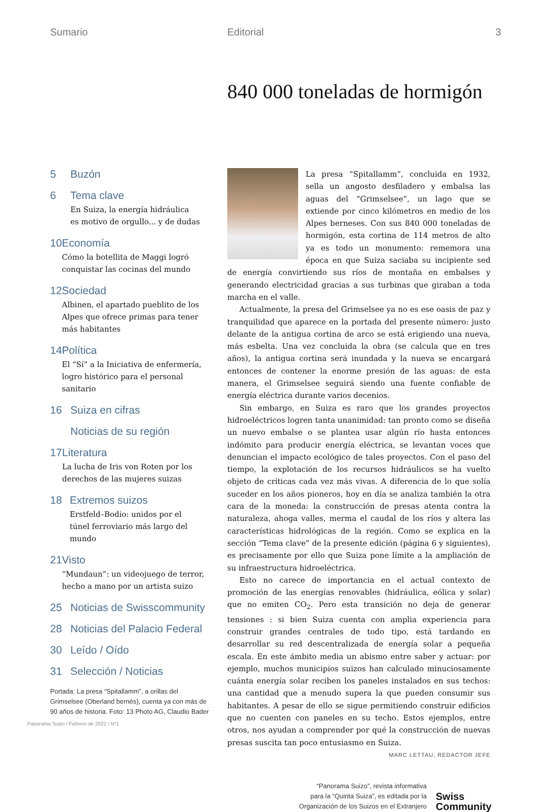Sumario Editorial 3
840 000 toneladas de hormigón
5 Buzón
6 Tema clave
En Suiza, la energía hidráulica
es motivo de orgullo... y de dudas
10 Economía
Cómo la botellita de Maggi logró conquistar las cocinas del mundo
12 Sociedad
Albinen, el apartado pueblito de los Alpes que ofrece primas para tener más habitantes
14 Política
El “Sí” a la Iniciativa de enfermería, logro histórico para el personal sanitario
16 Suiza en cifras
Noticias de su región
17 Literatura
La lucha de Iris von Roten por los derechos de las mujeres suizas
18 Extremos suizos
Erstfeld–Bodio: unidos por el
túnel ferroviario más largo del mundo
21 Visto
“Mundaun”: un videojuego de terror, hecho a mano por un artista suizo
25 Noticias de Swisscommunity
28 Noticias del Palacio Federal
30 Leído / Oído
31 Selección / Noticias
Portada: La presa “Spitallamm”, a orillas del Grimselsee (Oberland bernés), cuenta ya con más de 90 años de historia. Foto: 13 Photo AG, Claudio Bader
La presa “Spitallamm”, concluida en 1932, sella un angosto desfiladero y embalsa las aguas del “Grimselsee”, un lago que se extiende por cinco kilómetros en medio de los Alpes berneses. Con sus 840 000 toneladas de hormigón, esta cortina de 114 metros de alto ya es todo un monumento: rememora una época en que Suiza saciaba su incipiente sed de energía convirtiendo sus ríos de montaña en embalses y generando electricidad gracias a sus turbinas que giraban a toda marcha en el valle.
Actualmente, la presa del Grimselsee ya no es ese oasis de paz y tranquilidad que aparece en la portada del presente número: justo delante de la antigua cortina de arco se está erigiendo una nueva, más esbelta. Una vez concluida la obra (se calcula que en tres años), la antigua cortina será inundada y la nueva se encargará entonces de contener la enorme presión de las aguas: de esta manera, el Grimselsee seguirá siendo una fuente confiable de energía eléctrica durante varios decenios.
Sin embargo, en Suiza es raro que los grandes proyectos hidroeléctricos logren tanta unanimidad: tan pronto como se diseña un nuevo embalse o se plantea usar algún río hasta entonces indómito para producir energía eléctrica, se levantan voces que denuncian el impacto ecológico de tales proyectos. Con el paso del tiempo, la explotación de los recursos hidráulicos se ha vuelto objeto de críticas cada vez más vivas. A diferencia de lo que solía suceder en los años pioneros, hoy en día se analiza también la otra cara de la moneda: la construcción de presas atenta contra la naturaleza, ahoga valles, merma el caudal de los ríos y altera las características hidrológicas de la región. Como se explica en la sección “Tema clave” de la presente edición (página 6 y siguientes), es precisamente por ello que Suiza pone límite a la ampliación de su infraestructura hidroeléctrica.
Esto no carece de importancia en el actual contexto de promoción de las energías renovables (hidráulica, eólica y solar) que no emiten CO<sub>2</sub>. Pero esta transición no deja de generar tensiones : si bien Suiza cuenta con amplia experiencia para construir grandes centrales de todo tipo, está tardando en desarrollar su red descentralizada de energía solar a pequeña escala. En este ámbito media un abismo entre saber y actuar: por ejemplo, muchos municipios suizos han calculado minuciosamente cuánta energía solar reciben los paneles instalados en sus techos: una cantidad que a menudo supera la que pueden consumir sus habitantes. A pesar de ello se sigue permitiendo construir edificios que no cuenten con paneles en su techo. Estos ejemplos, entre otros, nos ayudan a comprender por qué la construcción de nuevas presas suscita tan poco entusiasmo en Suiza. MARC LETTAU, REDACTOR JEFE
“Panorama Suizo”, revista informativa
para la “Quinta Suiza”, es editada por la
Organización de los Suizos en el Extranjero
Swiss
Community
Panorama Suizo / Febrero de 2022 / Nº1